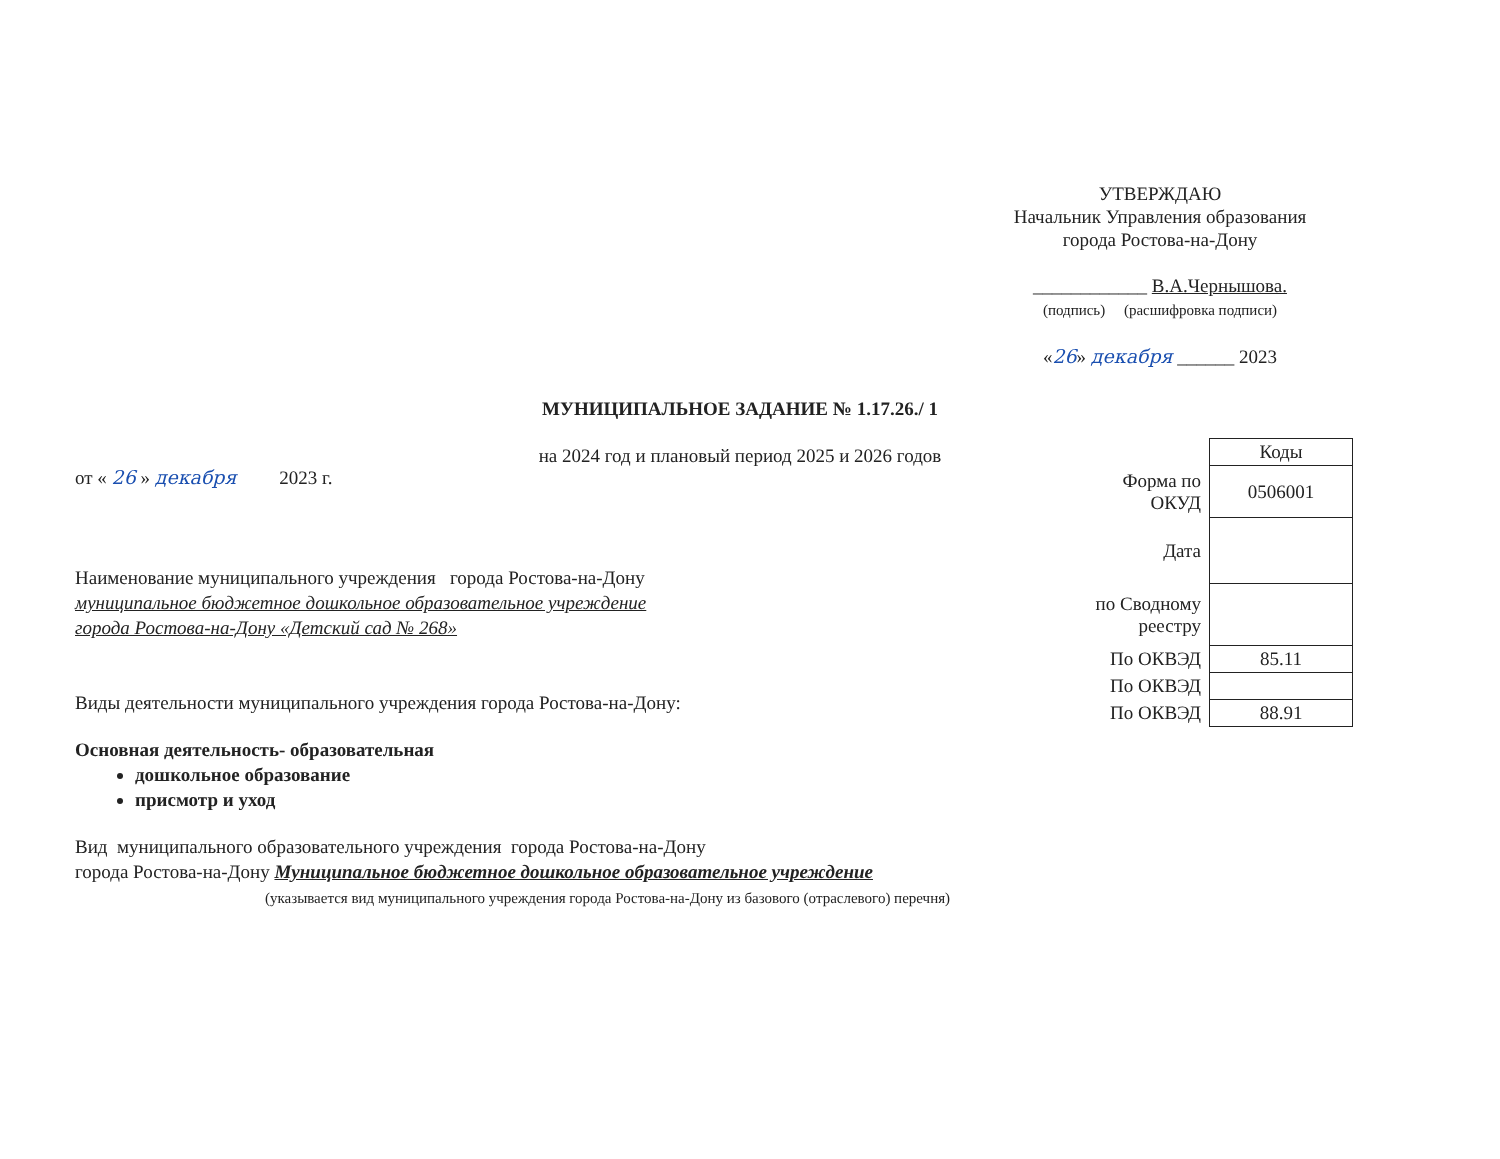УТВЕРЖДАЮ
Начальник Управления образования
города Ростова-на-Дону
____________ В.А.Чернышова.
(подпись) (расшифровка подписи)
«26» декабря ______ 2023
МУНИЦИПАЛЬНОЕ ЗАДАНИЕ № 1.17.26./ 1
на 2024 год и плановый период 2025 и 2026 годов
от « 26 » декабря 2023 г.
Наименование муниципального учреждения города Ростова-на-Дону
муниципальное бюджетное дошкольное образовательное учреждение
города Ростова-на-Дону «Детский сад № 268»
Виды деятельности муниципального учреждения города Ростова-на-Дону:
Основная деятельность- образовательная
дошкольное образование
присмотр и уход
Вид муниципального образовательного учреждения города Ростова-на-Дону
города Ростова-на-Дону Муниципальное бюджетное дошкольное образовательное учреждение
(указывается вид муниципального учреждения города Ростова-на-Дону из базового (отраслевого) перечня)
| | Коды |
| Форма по ОКУД | 0506001 |
| Дата | |
| по Сводному реестру | |
| По ОКВЭД | 85.11 |
| По ОКВЭД | |
| По ОКВЭД | 88.91 |